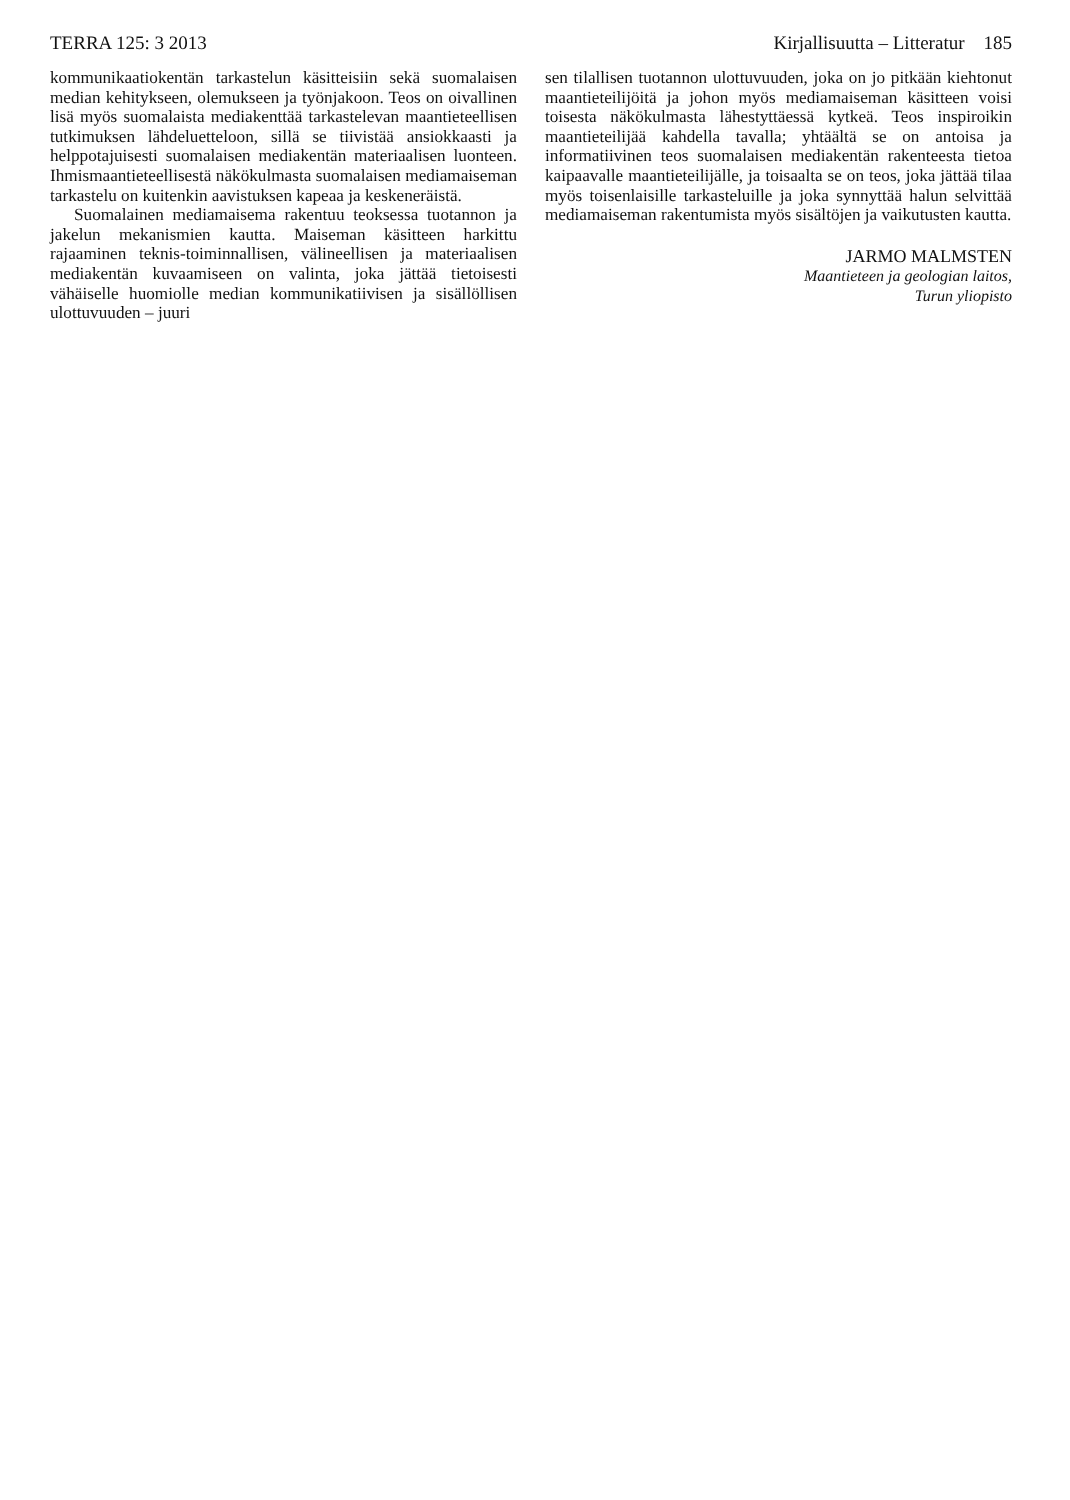TERRA 125: 3 2013 Kirjallisuutta – Litteratur 185
kommunikaatiokentän tarkastelun käsitteisiin sekä suomalaisen median kehitykseen, olemukseen ja työnjakoon. Teos on oivallinen lisä myös suomalaista mediakenttää tarkastelevan maantieteellisen tutkimuksen lähdeluetteloon, sillä se tiivistää ansiokkaasti ja helppotajuisesti suomalaisen mediakentän materiaalisen luonteen. Ihmismaantieteellisestä näkökulmasta suomalaisen mediamaiseman tarkastelu on kuitenkin aavistuksen kapeaa ja keskeneräistä.
Suomalainen mediamaisema rakentuu teoksessa tuotannon ja jakelun mekanismien kautta. Maiseman käsitteen harkittu rajaaminen teknis-toiminnallisen, välineellisen ja materiaalisen mediakentän kuvaamiseen on valinta, joka jättää tietoisesti vähäiselle huomiolle median kommunikatiivisen ja sisällöllisen ulottuvuuden – juuri
sen tilallisen tuotannon ulottuvuuden, joka on jo pitkään kiehtonut maantieteilijöitä ja johon myös mediamaiseman käsitteen voisi toisesta näkökulmasta lähestyttäessä kytkeä. Teos inspiroikin maantieteilijää kahdella tavalla; yhtäältä se on antoisa ja informatiivinen teos suomalaisen mediakentän rakenteesta tietoa kaipaavalle maantieteilijälle, ja toisaalta se on teos, joka jättää tilaa myös toisenlaisille tarkasteluille ja joka synnyttää halun selvittää mediamaiseman rakentumista myös sisältöjen ja vaikutusten kautta.
JARMO MALMSTEN
Maantieteen ja geologian laitos,
Turun yliopisto